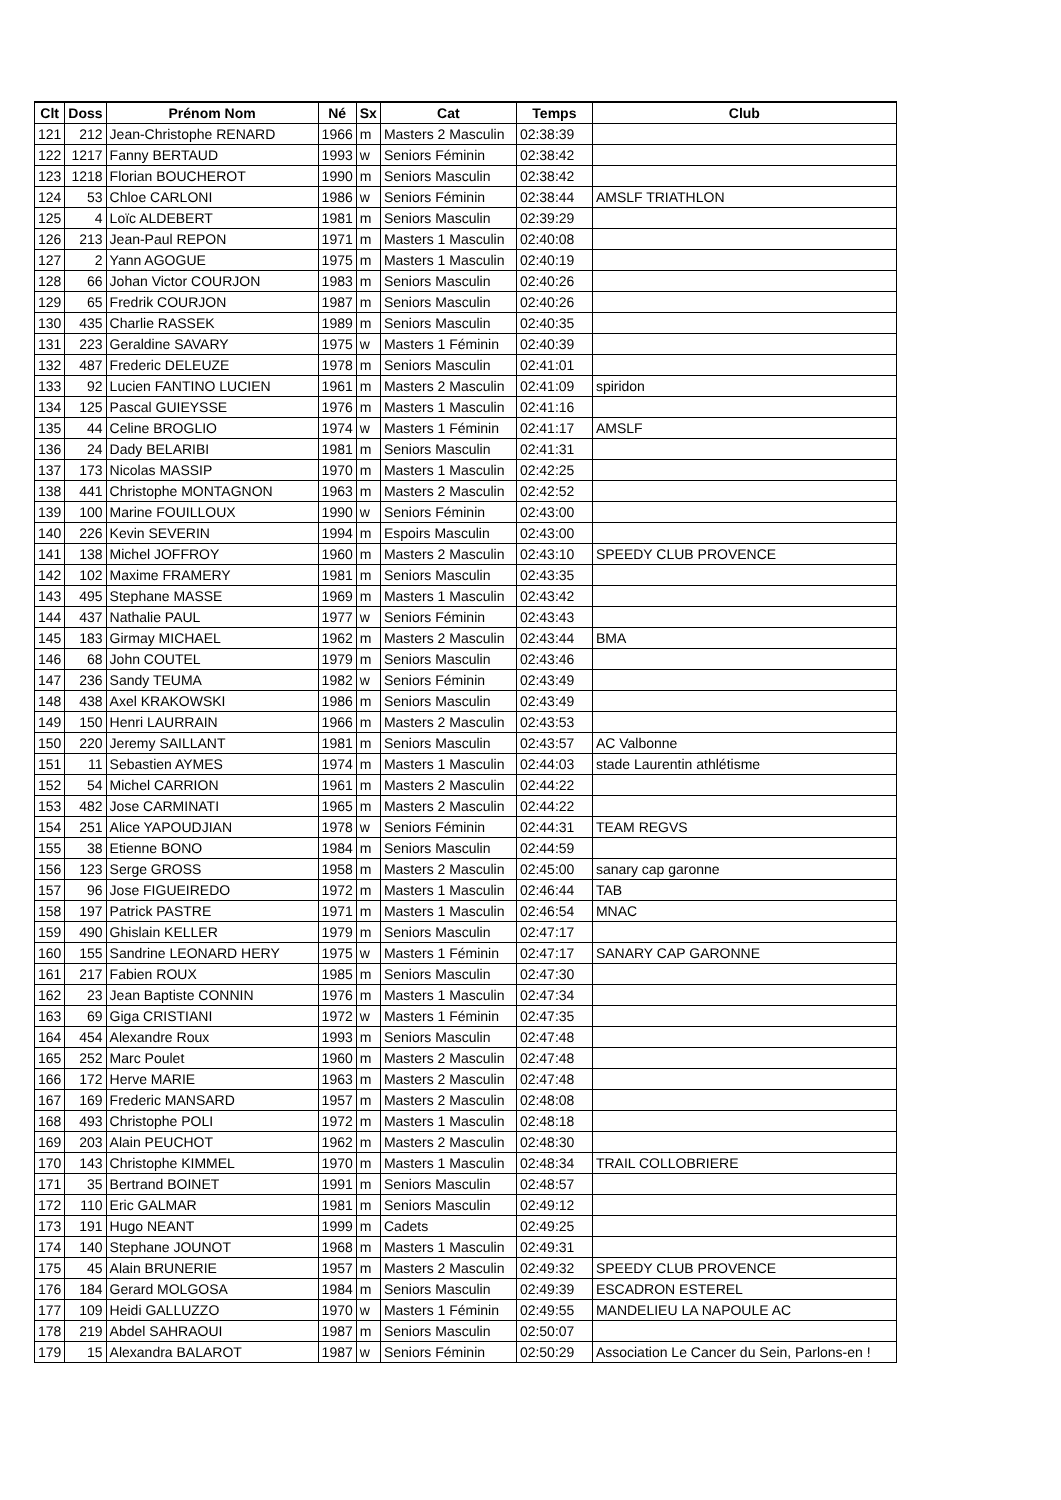| Clt | Doss | Prénom Nom | Né | Sx | Cat | Temps | Club |
| --- | --- | --- | --- | --- | --- | --- | --- |
| 121 | 212 | Jean-Christophe RENARD | 1966 | m | Masters 2 Masculin | 02:38:39 | |
| 122 | 1217 | Fanny BERTAUD | 1993 | w | Seniors Féminin | 02:38:42 | |
| 123 | 1218 | Florian BOUCHEROT | 1990 | m | Seniors Masculin | 02:38:42 | |
| 124 | 53 | Chloe CARLONI | 1986 | w | Seniors Féminin | 02:38:44 | AMSLF TRIATHLON |
| 125 | 4 | Loïc ALDEBERT | 1981 | m | Seniors Masculin | 02:39:29 | |
| 126 | 213 | Jean-Paul REPON | 1971 | m | Masters 1 Masculin | 02:40:08 | |
| 127 | 2 | Yann AGOGUE | 1975 | m | Masters 1 Masculin | 02:40:19 | |
| 128 | 66 | Johan Victor COURJON | 1983 | m | Seniors Masculin | 02:40:26 | |
| 129 | 65 | Fredrik COURJON | 1987 | m | Seniors Masculin | 02:40:26 | |
| 130 | 435 | Charlie RASSEK | 1989 | m | Seniors Masculin | 02:40:35 | |
| 131 | 223 | Geraldine SAVARY | 1975 | w | Masters 1 Féminin | 02:40:39 | |
| 132 | 487 | Frederic DELEUZE | 1978 | m | Seniors Masculin | 02:41:01 | |
| 133 | 92 | Lucien FANTINO LUCIEN | 1961 | m | Masters 2 Masculin | 02:41:09 | spiridon |
| 134 | 125 | Pascal GUIEYSSE | 1976 | m | Masters 1 Masculin | 02:41:16 | |
| 135 | 44 | Celine BROGLIO | 1974 | w | Masters 1 Féminin | 02:41:17 | AMSLF |
| 136 | 24 | Dady BELARIBI | 1981 | m | Seniors Masculin | 02:41:31 | |
| 137 | 173 | Nicolas MASSIP | 1970 | m | Masters 1 Masculin | 02:42:25 | |
| 138 | 441 | Christophe MONTAGNON | 1963 | m | Masters 2 Masculin | 02:42:52 | |
| 139 | 100 | Marine FOUILLOUX | 1990 | w | Seniors Féminin | 02:43:00 | |
| 140 | 226 | Kevin SEVERIN | 1994 | m | Espoirs Masculin | 02:43:00 | |
| 141 | 138 | Michel JOFFROY | 1960 | m | Masters 2 Masculin | 02:43:10 | SPEEDY CLUB PROVENCE |
| 142 | 102 | Maxime FRAMERY | 1981 | m | Seniors Masculin | 02:43:35 | |
| 143 | 495 | Stephane MASSE | 1969 | m | Masters 1 Masculin | 02:43:42 | |
| 144 | 437 | Nathalie PAUL | 1977 | w | Seniors Féminin | 02:43:43 | |
| 145 | 183 | Girmay MICHAEL | 1962 | m | Masters 2 Masculin | 02:43:44 | BMA |
| 146 | 68 | John COUTEL | 1979 | m | Seniors Masculin | 02:43:46 | |
| 147 | 236 | Sandy TEUMA | 1982 | w | Seniors Féminin | 02:43:49 | |
| 148 | 438 | Axel KRAKOWSKI | 1986 | m | Seniors Masculin | 02:43:49 | |
| 149 | 150 | Henri LAURRAIN | 1966 | m | Masters 2 Masculin | 02:43:53 | |
| 150 | 220 | Jeremy SAILLANT | 1981 | m | Seniors Masculin | 02:43:57 | AC Valbonne |
| 151 | 11 | Sebastien AYMES | 1974 | m | Masters 1 Masculin | 02:44:03 | stade Laurentin athlétisme |
| 152 | 54 | Michel CARRION | 1961 | m | Masters 2 Masculin | 02:44:22 | |
| 153 | 482 | Jose CARMINATI | 1965 | m | Masters 2 Masculin | 02:44:22 | |
| 154 | 251 | Alice YAPOUDJIAN | 1978 | w | Seniors Féminin | 02:44:31 | TEAM REGVS |
| 155 | 38 | Etienne BONO | 1984 | m | Seniors Masculin | 02:44:59 | |
| 156 | 123 | Serge GROSS | 1958 | m | Masters 2 Masculin | 02:45:00 | sanary cap garonne |
| 157 | 96 | Jose FIGUEIREDO | 1972 | m | Masters 1 Masculin | 02:46:44 | TAB |
| 158 | 197 | Patrick PASTRE | 1971 | m | Masters 1 Masculin | 02:46:54 | MNAC |
| 159 | 490 | Ghislain KELLER | 1979 | m | Seniors Masculin | 02:47:17 | |
| 160 | 155 | Sandrine LEONARD HERY | 1975 | w | Masters 1 Féminin | 02:47:17 | SANARY CAP GARONNE |
| 161 | 217 | Fabien ROUX | 1985 | m | Seniors Masculin | 02:47:30 | |
| 162 | 23 | Jean Baptiste CONNIN | 1976 | m | Masters 1 Masculin | 02:47:34 | |
| 163 | 69 | Giga CRISTIANI | 1972 | w | Masters 1 Féminin | 02:47:35 | |
| 164 | 454 | Alexandre Roux | 1993 | m | Seniors Masculin | 02:47:48 | |
| 165 | 252 | Marc Poulet | 1960 | m | Masters 2 Masculin | 02:47:48 | |
| 166 | 172 | Herve MARIE | 1963 | m | Masters 2 Masculin | 02:47:48 | |
| 167 | 169 | Frederic MANSARD | 1957 | m | Masters 2 Masculin | 02:48:08 | |
| 168 | 493 | Christophe POLI | 1972 | m | Masters 1 Masculin | 02:48:18 | |
| 169 | 203 | Alain PEUCHOT | 1962 | m | Masters 2 Masculin | 02:48:30 | |
| 170 | 143 | Christophe KIMMEL | 1970 | m | Masters 1 Masculin | 02:48:34 | TRAIL COLLOBRIERE |
| 171 | 35 | Bertrand BOINET | 1991 | m | Seniors Masculin | 02:48:57 | |
| 172 | 110 | Eric GALMAR | 1981 | m | Seniors Masculin | 02:49:12 | |
| 173 | 191 | Hugo NEANT | 1999 | m | Cadets | 02:49:25 | |
| 174 | 140 | Stephane JOUNOT | 1968 | m | Masters 1 Masculin | 02:49:31 | |
| 175 | 45 | Alain BRUNERIE | 1957 | m | Masters 2 Masculin | 02:49:32 | SPEEDY CLUB PROVENCE |
| 176 | 184 | Gerard MOLGOSA | 1984 | m | Seniors Masculin | 02:49:39 | ESCADRON ESTEREL |
| 177 | 109 | Heidi GALLUZZO | 1970 | w | Masters 1 Féminin | 02:49:55 | MANDELIEU LA NAPOULE AC |
| 178 | 219 | Abdel SAHRAOUI | 1987 | m | Seniors Masculin | 02:50:07 | |
| 179 | 15 | Alexandra BALAROT | 1987 | w | Seniors Féminin | 02:50:29 | Association Le Cancer du Sein, Parlons-en ! |